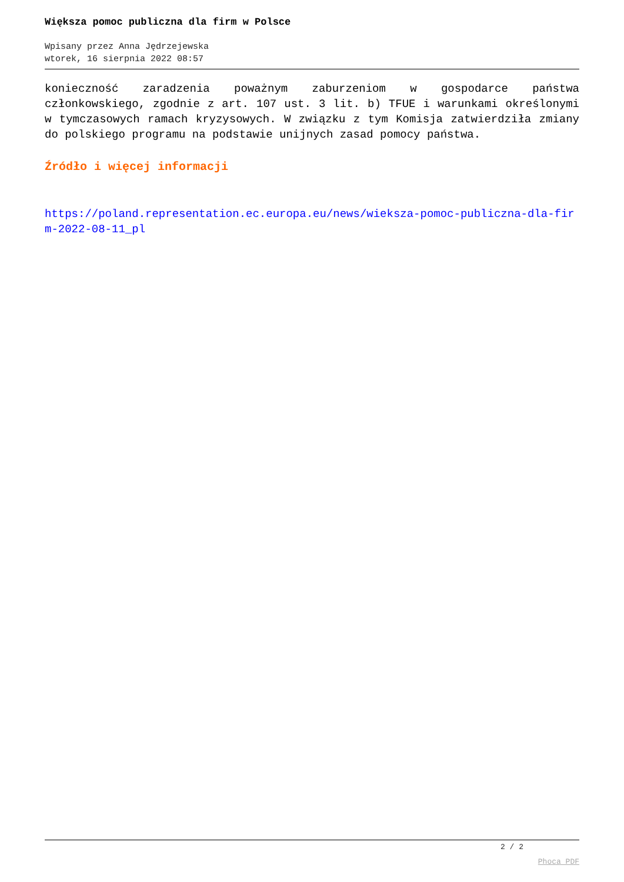Większa pomoc publiczna dla firm w Polsce
Wpisany przez Anna Jędrzejewska
wtorek, 16 sierpnia 2022 08:57
konieczność zaradzenia poważnym zaburzeniom w gospodarce państwa członkowskiego, zgodnie z art. 107 ust. 3 lit. b) TFUE i warunkami określonymi w tymczasowych ramach kryzysowych. W związku z tym Komisja zatwierdziła zmiany do polskiego programu na podstawie unijnych zasad pomocy państwa.
Źródło i więcej informacji
https://poland.representation.ec.europa.eu/news/wieksza-pomoc-publiczna-dla-firm-2022-08-11_pl
2 / 2
Phoca PDF